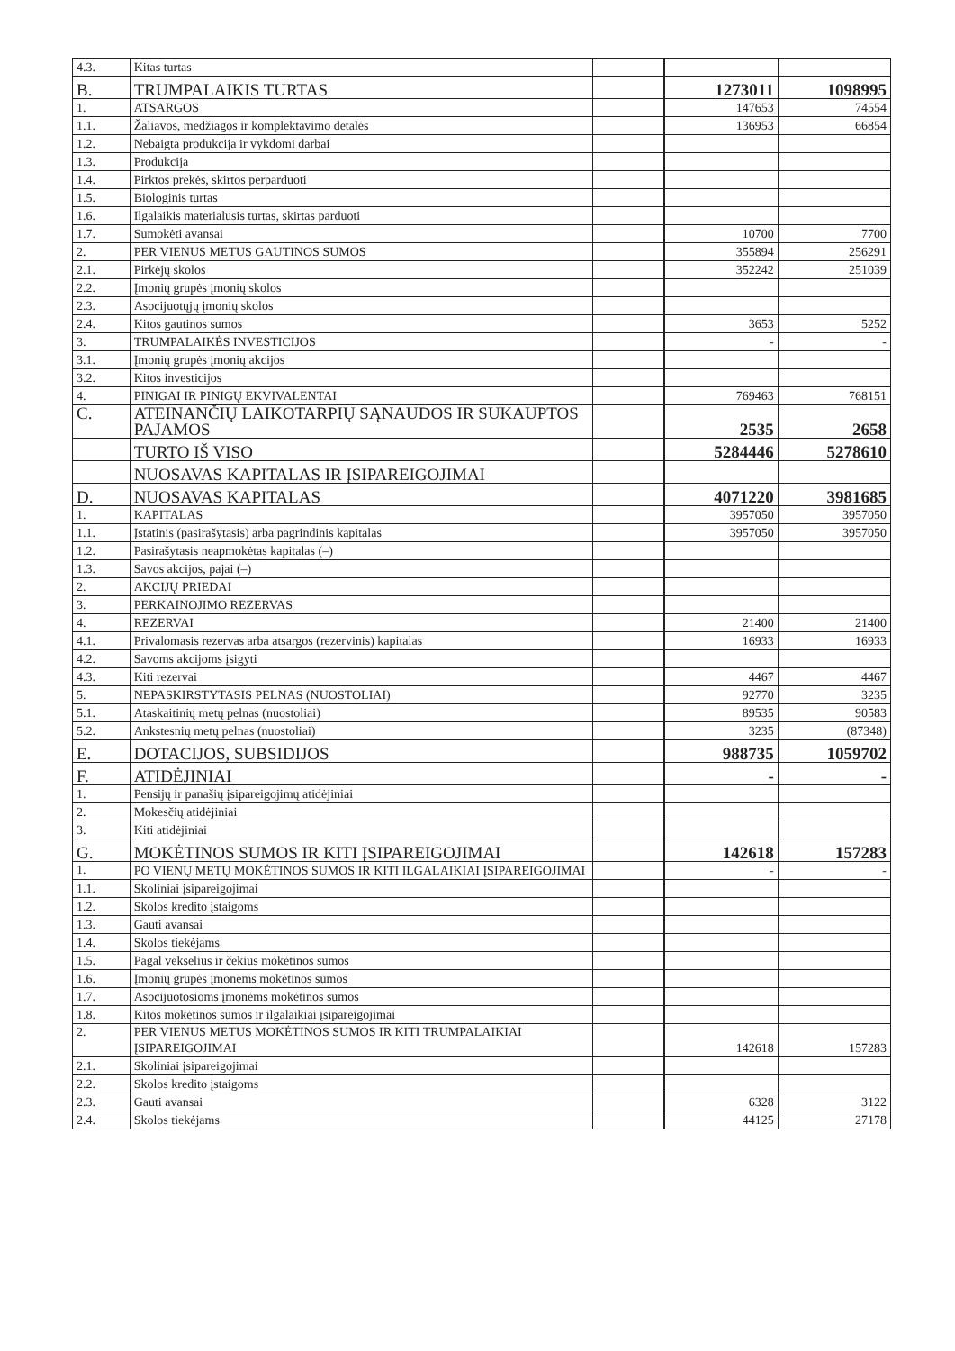| 4.3. | Kitas turtas | | | |
| B. | TRUMPALAIKIS TURTAS | | 1273011 | 1098995 |
| 1. | ATSARGOS | | 147653 | 74554 |
| 1.1. | Žaliavos, medžiagos ir komplektavimo detalės | | 136953 | 66854 |
| 1.2. | Nebaigta produkcija ir vykdomi darbai | | | |
| 1.3. | Produkcija | | | |
| 1.4. | Pirktos prekės, skirtos perparduoti | | | |
| 1.5. | Biologinis turtas | | | |
| 1.6. | Ilgalaikis materialusis turtas, skirtas parduoti | | | |
| 1.7. | Sumokėti avansai | | 10700 | 7700 |
| 2. | PER VIENUS METUS GAUTINOS SUMOS | | 355894 | 256291 |
| 2.1. | Pirkėjų skolos | | 352242 | 251039 |
| 2.2. | Įmonių grupės įmonių skolos | | | |
| 2.3. | Asocijuotųjų įmonių skolos | | | |
| 2.4. | Kitos gautinos sumos | | 3653 | 5252 |
| 3. | TRUMPALAIKĖS INVESTICIJOS | | - | - |
| 3.1. | Įmonių grupės įmonių akcijos | | | |
| 3.2. | Kitos investicijos | | | |
| 4. | PINIGAI IR PINIGŲ EKVIVALENTAI | | 769463 | 768151 |
| C. | ATEINANČIŲ LAIKOTARPIŲ SĄNAUDOS IR SUKAUPTOS PAJAMOS | | 2535 | 2658 |
| | TURTO IŠ VISO | | 5284446 | 5278610 |
| | NUOSAVAS KAPITALAS IR ĮSIPAREIGOJIMAI | | | |
| D. | NUOSAVAS KAPITALAS | | 4071220 | 3981685 |
| 1. | KAPITALAS | | 3957050 | 3957050 |
| 1.1. | Įstatinis (pasirašytasis) arba pagrindinis kapitalas | | 3957050 | 3957050 |
| 1.2. | Pasirašytasis neapmokėtas kapitalas (–) | | | |
| 1.3. | Savos akcijos, pajai (–) | | | |
| 2. | AKCIJŲ PRIEDAI | | | |
| 3. | PERKAINOJIMO REZERVAS | | | |
| 4. | REZERVAI | | 21400 | 21400 |
| 4.1. | Privalomasis rezervas arba atsargos (rezervinis) kapitalas | | 16933 | 16933 |
| 4.2. | Savoms akcijoms įsigyti | | | |
| 4.3. | Kiti rezervai | | 4467 | 4467 |
| 5. | NEPASKIRSTYTASIS PELNAS (NUOSTOLIAI) | | 92770 | 3235 |
| 5.1. | Ataskaitinių metų pelnas (nuostoliai) | | 89535 | 90583 |
| 5.2. | Ankstesnių metų pelnas (nuostoliai) | | 3235 | (87348) |
| E. | DOTACIJOS, SUBSIDIJOS | | 988735 | 1059702 |
| F. | ATIDĖJINIAI | | - | - |
| 1. | Pensijų ir panašių įsipareigojimų atidėjiniai | | | |
| 2. | Mokesčių atidėjiniai | | | |
| 3. | Kiti atidėjiniai | | | |
| G. | MOKĖTINOS SUMOS IR KITI ĮSIPAREIGOJIMAI | | 142618 | 157283 |
| 1. | PO VIENŲ METŲ MOKĖTINOS SUMOS IR KITI ILGALAIKIAI ĮSIPAREIGOJIMAI | | - | - |
| 1.1. | Skoliniai įsipareigojimai | | | |
| 1.2. | Skolos kredito įstaigoms | | | |
| 1.3. | Gauti avansai | | | |
| 1.4. | Skolos tiekėjams | | | |
| 1.5. | Pagal vekselius ir čekius mokėtinos sumos | | | |
| 1.6. | Įmonių grupės įmonėms mokėtinos sumos | | | |
| 1.7. | Asocijuotosioms įmonėms mokėtinos sumos | | | |
| 1.8. | Kitos mokėtinos sumos ir ilgalaikiai įsipareigojimai | | | |
| 2. | PER VIENUS METUS MOKĖTINOS SUMOS IR KITI TRUMPALAIKIAI ĮSIPAREIGOJIMAI | | 142618 | 157283 |
| 2.1. | Skoliniai įsipareigojimai | | | |
| 2.2. | Skolos kredito įstaigoms | | | |
| 2.3. | Gauti avansai | | 6328 | 3122 |
| 2.4. | Skolos tiekėjams | | 44125 | 27178 |